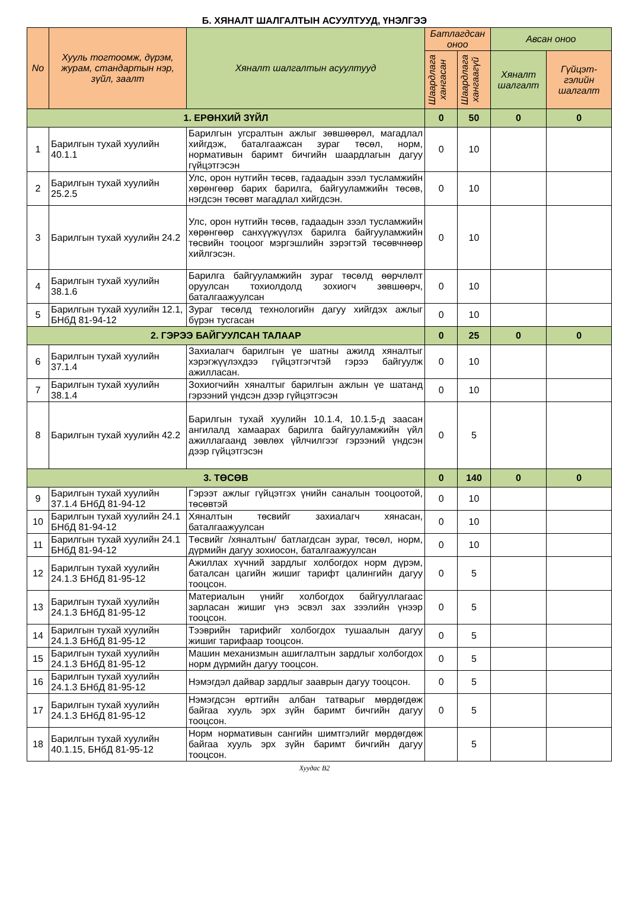Б. ХЯНАЛТ ШАЛГАЛТЫН АСУУЛТУУД, ҮНЭЛГЭЭ
| No | Хууль тогтоомж, дүрэм, журам, стандартын нэр, зүйл, заалт | Хяналт шалгалтын асуултууд | Батлагдсан оноо | | Авсан оноо | |
| --- | --- | --- | --- | --- | --- | --- |
| | | | Шаардлага хангасан | Шаардлага хангаагүй | Хяналт шалгалт | Гүйцэт-гэлийн шалгалт |
| 1. ЕРӨНХИЙ ЗҮЙЛ | | | 0 | 50 | 0 | 0 |
| 1 | Барилгын тухай хуулийн 40.1.1 | Барилгын угсралтын ажлыг зөвшөөрөл, магадлал хийгдэж, баталгаажсан зураг төсөл, норм, нормативын баримт бичгийн шаардлагын дагуу гүйцэтгэсэн | 0 | 10 | | |
| 2 | Барилгын тухай хуулийн 25.2.5 | Улс, орон нутгийн төсөв, гадаадын зээл тусламжийн хөрөнгөөр барих барилга, байгууламжийн төсөв, нэгдсэн төсөвт магадлал хийгдсэн. | 0 | 10 | | |
| 3 | Барилгын тухай хуулийн 24.2 | Улс, орон нутгийн төсөв, гадаадын зээл тусламжийн хөрөнгөөр санхүүжүүлэх барилга байгууламжийн төсвийн тооцоог мэргэшлийн зэрэгтэй төсөвчнөөр хийлгэсэн. | 0 | 10 | | |
| 4 | Барилгын тухай хуулийн 38.1.6 | Барилга байгууламжийн зураг төсөлд өөрчлөлт оруулсан тохиолдолд зохиогч зөвшөөрч, баталгаажуулсан | 0 | 10 | | |
| 5 | Барилгын тухай хуулийн 12.1, БНбД 81-94-12 | Зураг төсөлд технологийн дагуу хийгдэх ажлыг бүрэн тусгасан | 0 | 10 | | |
| 2. ГЭРЭЭ БАЙГУУЛСАН ТАЛААР | | | 0 | 25 | 0 | 0 |
| 6 | Барилгын тухай хуулийн 37.1.4 | Захиалагч барилгын үе шатны ажилд хяналтыг хэрэгжүүлэхдээ гүйцэтгэгчтэй гэрээ байгуулж ажилласан. | 0 | 10 | | |
| 7 | Барилгын тухай хуулийн 38.1.4 | Зохиогчийн хяналтыг барилгын ажлын үе шатанд гэрээний үндсэн дээр гүйцэтгэсэн | 0 | 10 | | |
| 8 | Барилгын тухай хуулийн 42.2 | Барилгын тухай хуулийн 10.1.4, 10.1.5-д заасан ангилалд хамаарах барилга байгууламжийн үйл ажиллагаанд зөвлөх үйлчилгээг гэрээний үндсэн дээр гүйцэтгэсэн | 0 | 5 | | |
| 3. ТӨСӨВ | | | 0 | 140 | 0 | 0 |
| 9 | Барилгын тухай хуулийн 37.1.4 БНбД 81-94-12 | Гэрээт ажлыг гүйцэтгэх үнийн саналын тооцоотой, төсөвтэй | 0 | 10 | | |
| 10 | Барилгын тухай хуулийн 24.1 БНбД 81-94-12 | Хяналтын төсвийг захиалагч хянасан, баталгаажуулсан | 0 | 10 | | |
| 11 | Барилгын тухай хуулийн 24.1 БНбД 81-94-12 | Төсвийг /хяналтын/ батлагдсан зураг, төсөл, норм, дүрмийн дагуу зохиосон, баталгаажуулсан | 0 | 10 | | |
| 12 | Барилгын тухай хуулийн 24.1.3 БНбД 81-95-12 | Ажиллах хүчний зардлыг холбогдох норм дүрэм, баталсан цагийн жишиг тарифт цалингийн дагуу тооцсон. | 0 | 5 | | |
| 13 | Барилгын тухай хуулийн 24.1.3 БНбД 81-95-12 | Материалын үнийг холбогдох байгууллагаас зарласан жишиг үнэ эсвэл зах зээлийн үнээр тооцсон. | 0 | 5 | | |
| 14 | Барилгын тухай хуулийн 24.1.3 БНбД 81-95-12 | Тээврийн тарифийг холбогдох тушаалын дагуу жишиг тарифаар тооцсон. | 0 | 5 | | |
| 15 | Барилгын тухай хуулийн 24.1.3 БНбД 81-95-12 | Машин механизмын ашиглалтын зардлыг холбогдох норм дүрмийн дагуу тооцсон. | 0 | 5 | | |
| 16 | Барилгын тухай хуулийн 24.1.3 БНбД 81-95-12 | Нэмэгдэл дайвар зардлыг зааврын дагуу тооцсон. | 0 | 5 | | |
| 17 | Барилгын тухай хуулийн 24.1.3 БНбД 81-95-12 | Нэмэгдсэн өртгийн албан татварыг мөрдөгдөж байгаа хууль эрх зүйн баримт бичгийн дагуу тооцсон. | 0 | 5 | | |
| 18 | Барилгын тухай хуулийн 40.1.15, БНбД 81-95-12 | Норм нормативын сангийн шимтгэлийг мөрдөгдөж байгаа хууль эрх зүйн баримт бичгийн дагуу тооцсон. | | 5 | | |
Хуудас B2